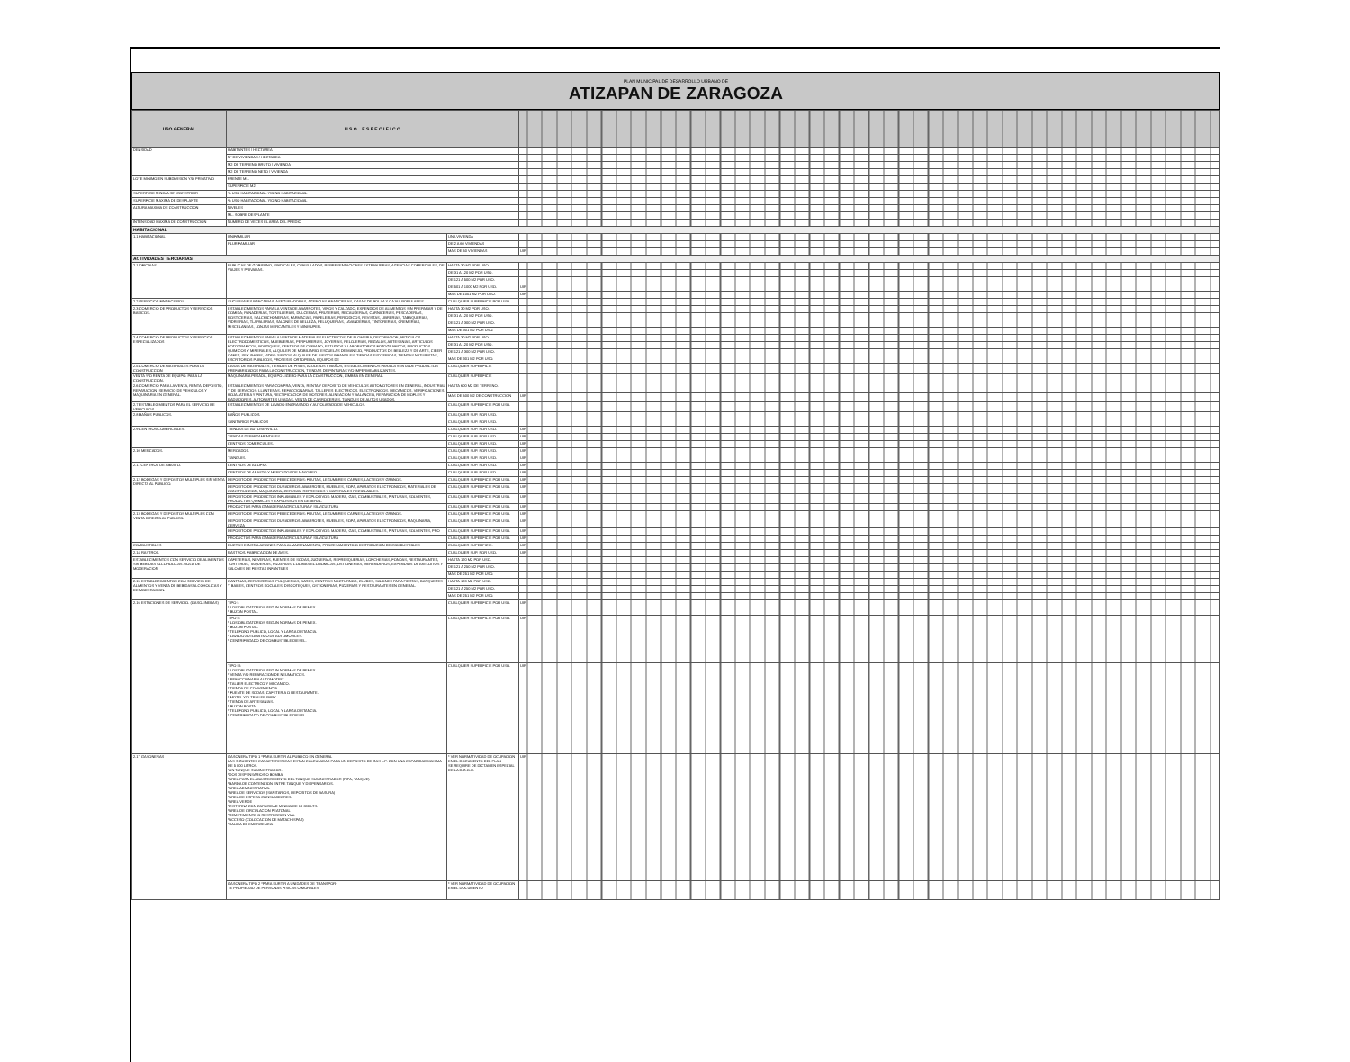PLAN MUNICIPAL DE DESARROLLO URBANO DE
ATIZAPAN DE ZARAGOZA
| USO GENERAL | U S O E S P E C I F I C O | | | |
| --- | --- | --- | --- | --- |
| DENSIDAD | HABITANTES / HECTAREA | | | |
| | N° DE VIVIENDAS / HECTAREA | | | |
| | M2 DE TERRENO BRUTO / VIVIENDA | | | |
| | M2 DE TERRENO NETO / VIVIENDA | | | |
| LOTE MINIMO EN SUBDIVISION Y/O PRIVATIVO | FRENTE ML. | | | |
| | SUPERFICIE M2 | | | |
| SUPERFICIE MINIMA SIN CONSTRUIR | % USO HABITACIONAL Y/O NO HABITACIONAL | | | |
| SUPERFICIE MAXIMA DE DESPLANTE | % USO HABITACIONAL Y/O NO HABITACIONAL | | | |
| ALTURA MAXIMA DE CONSTRUCCION | NIVELES | | | |
| | ML. SOBRE DESPLANTE | | | |
| INTENSIDAD MAXIMA DE CONSTRUCCION | NUMERO DE VECES EL AREA DEL PREDIO | | | |
| HABITACIONAL | | | | |
| 1.1 HABITACIONAL | UNIFAMILIAR | UNA VIVIENDA | | |
| | PLURIFAMILIAR | DE 2 A 60 VIVIENDAS | | |
| | | MAS DE 60 VIVIENDAS | UIR | |
| ACTIVIDADES TERCIARIAS | | | | |
| 2.1 OFICINAS | PUBLICAS DE GOBIERNO, SINDICALES, CONSULADOS, REPRESENTACIONES EXTRANJERAS, AGENCIAS COMERCIALES, DE VIAJES Y PRIVADAS. | HASTA 30 M2 POR USO. | | |
| | | DE 31 A 120 M2 POR USO. | | |
| | | DE 121 A 500 M2 POR USO. | | |
| | | DE 501 A 1000 M2 POR USO. | UIR | |
| | | MAS DE 1001 M2 POR USO. | UIR | |
| 2.2 SERVICIOS FINANCIEROS | SUCURSALES BANCARIAS, ASEGURADORAS, AGENCIAS FINANCIERAS, CASAS DE BOLSA Y CAJAS POPULARES. | CUALQUIER SUPERFICIE POR USO. | | |
| 2.3 COMERCIO DE PRODUCTOS Y SERVICIOS BASICOS. | ESTABLECIMIENTOS PARA LA VENTA DE ABARROTES, VINOS Y CALZADO; EXPENDIOS DE ALIMENTOS SIN PREPARAR Y DE COMIDA; PANADERIAS, TORTILLERIAS, DULCERIAS, FRUTERIAS, RECAUDERIAS, CARNICERIAS, PESCADERIAS, ROSTICERIAS, SALCHICHONERIAS, FARMACIAS, PAPELERIAS, PERIODICOS, REVISTAS, LIBRERIAS, TABAQUERIAS, VIDRIERIAS, TLAPALERIAS, SALONES DE BELLEZA, PELUQUERIAS, LAVANDERIAS, TINTORERIAS, CREMERIAS, MISCELANEAS, LONJAS MERCANTILES Y MINISUPER. | HASTA 30 M2 POR USO. | | |
| | | DE 31 A 120 M2 POR USO. | | |
| | | DE 121 A 300 M2 POR USO. | | |
| | | MAS DE 301 M2 POR USO. | | |
| 2.4 COMERCIO DE PRODUCTOS Y SERVICIOS ESPECIALIZADOS | ESTABLECIMIENTOS PARA LA VENTA DE MATERIALES ELECTRICOS, DE PLOMERIA, DECORACION, ARTICULOS ELECTRODOMESTICOS, MUEBLERIAS, PERFUMERIAS, JOYERIAS, RELOJERIAS, REGALOS, ARTESANIAS, ARTICULOS FOTOGRAFICOS, BOUTIQUES, CENTROS DE COPIADO, ESTUDIOS Y LABORATORIOS FOTOGRAFICOS, PRODUCTOS QUIMICOS Y MINERALES, ALQUILER DE MOBILIARIO, ESCUELAS DE MANEJO, PRODUCTOS DE BELLEZA Y DE ARTE, CIBER CAFES, SEX SHOPS, VIDEO JUEGOS, ALQUILER DE JUEGOS INFANTILES, TIENDAS ESOTERICAS, TIENDAS NATURISTAS, ESCRITORIOS PUBLICOS, PROTESIS, ORTOPEDIA, EQUIPOS DE | HASTA 30 M2 POR USO. | | |
| | | DE 31 A 120 M2 POR USO. | | |
| | | DE 121 A 300 M2 POR USO. | | |
| | | MAS DE 301 M2 POR USO. | | |
| 2.5 COMERCIO DE MATERIALES PARA LA CONSTRUCCION | CASAS DE MATERIALES, TIENDAS DE PISOS, AZULEJOS Y BAÑOS, ESTABLECIMIENTOS PARA LA VENTA DE PRODUCTOS PREFABRICADOS PARA LA CONSTRUCCION, TIENDAS DE PINTURAS Y/O IMPERMEABILIZANTES. | CUALQUIER SUPERFICIE | | |
| VENTA Y/O RENTA DE EQUIPO. PARA LA CONSTRUCCION. | MAQUINARIA PESADA, EQUIPO LIGERO PARA LA CONSTRUCCION, CIMBRA EN GENERAL. | CUALQUIER SUPERFICIE | | |
| 2.6 COMERCIO PARA LA VENTA, RENTA, DEPOSITO, REPARACION, SERVICIO DE VEHICULOS Y MAQUINARIA EN GENERAL. | ESTABLECIMIENTOS PARA COMPRA, VENTA, RENTA Y DEPOSITO DE VEHICULOS AUTOMOTORES EN GENERAL, INDUSTRIAL Y DE SERVICIOS; LLANTERAS, REFACCIONARIAS, TALLERES ELECTRICOS, ELECTRONICOS, MECANICOS, VERIFICACIONES, HOJALATERIA Y PINTURA, RECTIFICACION DE MOTORES, ALINEACION Y BALANCEO, REPARACION DE MOFLES Y RADIADORES, AUTOPARTES USADAS, VENTA DE CARROCERIAS, TIANGUIS DE AUTOS USADOS. | HASTA 600 M2 DE TERRENO. | | |
| | | MAS DE 600 M2 DE CONSTRUCCION | UIR | |
| 2.7 ESTABLECIMIENTOS PARA EL SERVICIO DE VEHICULOS. | ESTABLECIMIENTOS DE LAVADO ENGRASADO Y AUTOLAVADO DE VEHICULOS. | CUALQUIER SUPERFICIE POR USO. | | |
| 2.8 BAÑOS PUBLICOS. | BAÑOS PUBLICOS. | CUALQUIER SUP. POR USO. | | |
| | SANITARIOS PUBLICOS | CUALQUIER SUP. POR USO. | | |
| 2.9 CENTROS COMERCIALES. | TIENDAS DE AUTOSERVICIO. | CUALQUIER SUP. POR USO. | UIR | |
| | TIENDAS DEPARTAMENTALES. | CUALQUIER SUP. POR USO. | UIR | |
| | CENTROS COMERCIALES. | CUALQUIER SUP. POR USO. | UIR | |
| 2.10 MERCADOS. | MERCADOS. | CUALQUIER SUP. POR USO. | UIR | |
| | TIANGUIS. | CUALQUIER SUP. POR USO. | UIR | |
| 2.11 CENTROS DE ABASTO. | CENTROS DE ACOPIO. | CUALQUIER SUP. POR USO. | UIR | |
| | CENTROS DE ABASTO Y MERCADOS DE MAYOREO. | CUALQUIER SUP. POR USO. | UIR | |
| 2.12 BODEGAS Y DEPOSITOS MULTIPLES SIN VENTA DIRECTA AL PUBLICO. | DEPOSITO DE PRODUCTOS PERECEDEROS: FRUTAS, LEGUMBRES, CARNES, LACTEOS Y GRANOS. | CUALQUIER SUPERFICIE POR USO. | UIR | |
| | DEPOSITO DE PRODUCTOS DURADEROS: ABARROTES, MUEBLES, ROPA, APARATOS ELECTRONICOS, MATERIALES DE CONSTRUCCION, MAQUINARIA, CERVEZA, REFRESCOS Y MATERIALES RECICLABLES. | CUALQUIER SUPERFICIE POR USO. | UIR | |
| | DEPOSITO DE PRODUCTOS INFLAMABLES Y EXPLOSIVOS: MADERA, GAS, COMBUSTIBLES, PINTURAS, SOLVENTES, PRODUCTOS QUIMICOS Y EXPLOSIVOS EN GENERAL. | CUALQUIER SUPERFICIE POR USO. | UIR | |
| | PRODUCTOS PARA GANADERIA AGRICULTURA Y SILVICULTURA | CUALQUIER SUPERFICIE POR USO. | UIR | |
| 2.13 BODEGAS Y DEPOSITOS MULTIPLES CON VENTA DIRECTA AL PUBLICO. | DEPOSITO DE PRODUCTOS PERECEDEROS: FRUTAS, LEGUMBRES, CARNES, LACTEOS Y GRANOS. | CUALQUIER SUPERFICIE POR USO. | UIR | |
| | DEPOSITO DE PRODUCTOS DURADEROS: ABARROTES, MUEBLES, ROPA, APARATOS ELECTRONICOS, MAQUINARIA, CERVEZA | CUALQUIER SUPERFICIE POR USO. | UIR | |
| | DEPOSITO DE PRODUCTOS INFLAMABLES Y EXPLOSIVOS: MADERA, GAS, COMBUSTIBLES, PINTURAS, SOLVENTES, PRO | CUALQUIER SUPERFICIE POR USO. | UIR | |
| | PRODUCTOS PARA GANADERIA AGRICULTURA Y SILVICULTURA | CUALQUIER SUPERFICIE POR USO. | UIR | |
| COMBUSTIBLES | DUCTOS E INSTALACIONES PARA ALMACENAMIENTO, PROCESAMIENTO O DISTRIBUCION DE COMBUSTIBLES | CUALQUIER SUPERFICIE. | UIR | |
| 2.14 RASTROS. | RASTROS, FABRICACION DE AVES. | CUALQUIER SUP. POR USO. | UIR | |
| ESTABLECIMIENTOS CON SERVICIO DE ALIMENTOS SIN BEBIDAS ALCOHOLICAS. SOLO DE MODERACION | CAFETERIAS, NEVERIAS, FUENTES DE SODAS, JUGUERIAS, REFRESQUERIAS, LONCHERIAS, FONDAS, RESTAURANTES, TORTERIAS, TAQUERIAS, PIZZERIAS, COCINAS ECONOMICAS, OSTIONERIAS, MERENDEROS, EXPENDIOS DE ANTOJITOS Y SALONES DE FIESTAS INFANTILES | HASTA 120 M2 POR USO. | | |
| | | DE 121 A 250 M2 POR USO. | | |
| | | MAS DE 251 M2 POR USO. | | |
| 2.15 ESTABLECIMIENTOS CON SERVICIO DE ALIMENTOS Y VENTA DE BEBIDAS ALCOHOLICAS Y DE MODERACION. | CANTINAS, CERVECERIAS, PULQUERIAS, BARES, CENTROS NOCTURNOS, CLUBES, SALONES PARA FIESTAS, BANQUETES Y BAILES, CENTROS SOCIALES, DISCOTEQUES, OSTIONERIAS, PIZZERIAS Y RESTAURANTES EN GENERAL. | HASTA 120 M2 POR USO. | | |
| | | DE 121 A 250 M2 POR USO. | | |
| | | MAS DE 251 M2 POR USO. | | |
| 2.16 ESTACIONES DE SERVICIO. (GASOLINERAS) | TIPO I: * LOS OBLIGATORIOS SEGUN NORMAS DE PEMEX. * BUZON POSTAL. | CUALQUIER SUPERFICIE POR USO. | UIR | |
| | TIPO II: * LOS OBLIGATORIOS SEGUN NORMAS DE PEMEX. * BUZON POSTAL. * TELEFONO PUBLICO, LOCAL Y LARGA DISTANCIA. * LAVADO AUTOMATICO DE AUTOMOVILES. * CENTRIFUGADO DE COMBUSTIBLE DIESEL. | CUALQUIER SUPERFICIE POR USO. | UIR | |
| | TIPO III: * LOS OBLIGATORIOS SEGUN NORMAS DE PEMEX. * VENTA Y/O REPARACION DE NEUMATICOS. * REFACCIONARIA AUTOMOTRIZ. * TALLER ELECTRICO Y MECANICO. * TIENDA DE CONVENIENCIA. * FUENTE DE SODAS, CAFETERIA O RESTAURANTE. * MOTEL Y/O TRAILER PARK. * TIENDA DE ARTESANIAS. * BUZON POSTAL. * TELEFONO PUBLICO, LOCAL Y LARGA DISTANCIA. * CENTRIFUGADO DE COMBUSTIBLE DIESEL. | CUALQUIER SUPERFICIE POR USO. | UIR | |
| 2.17 GASONERAS | GASONERA TIPO 1 *PARA SURTIR AL PUBLICO EN GENERAL LAS SIGUIENTES CARACTERISTICAS ESTAN CALCULADAS PARA UN DEPOSITO DE GAS L.P. CON UNA CAPACIDAD MAXIMA DE 5 000 LITROS. *UN TANQUE SUMINISTRADOR. *DOS DISPENSARIOS O BOMBA *AREA PARA EL ABASTECIMIENTO DEL TANQUE SUMINISTRADOR (PIPA, TANQUE) *BARDA DE CONTENCION ENTRE TANQUE Y DISPENSARIOS. *AREA ADMINISTRATIVA. *AREA DE SERVICIOS (SANITARIOS, DEPOSITOS DE BASURA) *AREA DE ESPERA CONSUMIDORES. *AREA VERDE *CISTERNA CON CAPACIDAD MINIMA DE 10 000 LTS. *AREA DE CIRCULACION PEATONAL *REMETIMIENTO O RESTRICCION VIAL *ACCESO (COLOCACION DE MATACHISPAS) *SALIDA DE EMERGENCIA | * VER NORMATIVIDAD DE OCUPACION EN EL DOCUMENTO DEL PLAN SE REQUIRE DE DICTAMEN ESPECIAL DE LA D.G.O.U. | UIR | |
| | GASONERA TIPO 2 *PARA SURTIR A UNIDADES DE TRANSPOR- TE PROPIEDAD DE PERSONAS FISICAS O MORALES. | * VER NORMATIVIDAD DE OCUPACION EN EL DOCUMENTO | | |